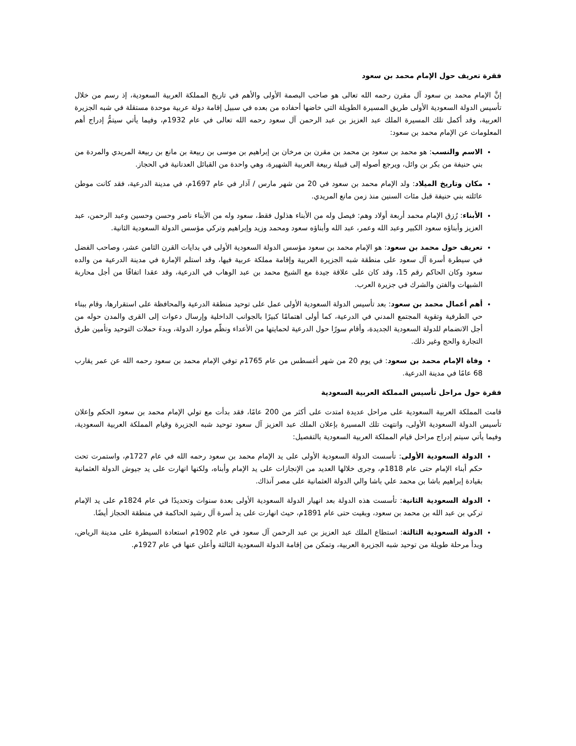فقرة تعريف حول الإمام محمد بن سعود
إنَّ الإمام محمد بن سعود آل مقرن رحمه الله تعالى هو صاحب البصمة الأولى والأهم في تاريخ المملكة العربية السعودية، إذ رسم من خلال تأسيس الدولة السعودية الأولى طريق المسيرة الطويلة التي خاضها أحفاده من بعده في سبيل إقامة دولة عربية موحدة مستقلة في شبه الجزيرة العربية، وقد أكمل تلك المسيرة الملك عبد العزيز بن عبد الرحمن آل سعود رحمه الله تعالى في عام 1932م، وفيما يأتي سيتمُّ إدراج أهم المعلومات عن الإمام محمد بن سعود:
الاسم والنسب: هو محمد بن سعود بن محمد بن مقرن بن مرخان بن إبراهيم بن موسى بن ربيعة بن مانع بن ربيعة المريدي والمردة من بني حنيفة من بكر بن وائل، ويرجع أصوله إلى قبيلة ربيعة العربية الشهيرة، وهي واحدة من القبائل العدنانية في الحجاز.
مكان وتاريخ الميلاد: ولد الإمام محمد بن سعود في 20 من شهر مارس / آذار في عام 1697م، في مدينة الدرعية، فقد كانت موطن عائلته بني حنيفة قبل مئات السنين منذ زمن مانع المريدي.
الأبناء: رُزق الإمام محمد أربعة أولاد وهم: فيصل وله من الأبناء هذلول فقط، سعود وله من الأبناء ناصر وحسن وحسين وعبد الرحمن، عبد العزيز وأبناؤه سعود الكبير وعبد الله وعمر، عبد الله وأبناؤه سعود ومحمد وزيد وإبراهيم وتركي مؤسس الدولة السعودية الثانية.
تعريف حول محمد بن سعود: هو الإمام محمد بن سعود مؤسس الدولة السعودية الأولى في بدايات القرن الثامن عشر، وصاحب الفضل في سيطرة أسرة آل سعود على منطقة شبه الجزيرة العربية وإقامة مملكة عربية فيها، وقد استلم الإمارة في مدينة الدرعية من والده سعود وكان الحاكم رقم 15، وقد كان على علاقة جيدة مع الشيخ محمد بن عبد الوهاب في الدرعية، وقد عقدا اتفاقًا من أجل محاربة الشبهات والفتن والشرك في جزيرة العرب.
أهم أعمال محمد بن سعود: بعد تأسيس الدولة السعودية الأولى عمل على توحيد منطقة الدرعية والمحافظة على استقرارها، وقام ببناء حي الطرفية وتقوية المجتمع المدني في الدرعية، كما أولى اهتمامًا كبيرًا بالجوانب الداخلية وإرسال دعوات إلى القرى والمدن حوله من أجل الانضمام للدولة السعودية الجديدة، وأقام سورًا حول الدرعية لحمايتها من الأعداء ونظّم موارد الدولة، وبدءَ حملات التوحيد وتأمين طرق التجارة والحج وغير ذلك.
وفاة الإمام محمد بن سعود: في يوم 20 من شهر أغسطس من عام 1765م توفي الإمام محمد بن سعود رحمه الله عن عمر يقارب 68 عامًا في مدينة الدرعية.
فقرة حول مراحل تأسيس المملكة العربية السعودية
قامت المملكة العربية السعودية على مراحل عديدة امتدت على أكثر من 200 عامًا، فقد بدأت مع تولي الإمام محمد بن سعود الحكم وإعلان تأسيس الدولة السعودية الأولى، وانتهت تلك المسيرة بإعلان الملك عبد العزيز آل سعود توحيد شبه الجزيرة وقيام المملكة العربية السعودية، وفيما يأتي سيتم إدراج مراحل قيام المملكة العربية السعودية بالتفصيل:
الدولة السعودية الأولى: تأسست الدولة السعودية الأولى على يد الإمام محمد بن سعود رحمه الله في عام 1727م، واستمرت تحت حكم أبناء الإمام حتى عام 1818م، وجرى خلالها العديد من الإنجازات على يد الإمام وأبناه، ولكنها انهارت على يد جيوش الدولة العثمانية بقيادة إبراهيم باشا بن محمد علي باشا والي الدولة العثمانية على مصر آنذاك.
الدولة السعودية الثانية: تأسست هذه الدولة بعد انهيار الدولة السعودية الأولى بعدة سنوات وتحديدًا في عام 1824م على يد الإمام تركي بن عبد الله بن محمد بن سعود، وبقيت حتى عام 1891م، حيث انهارت على يد أسرة آل رشيد الحاكمة في منطقة الحجاز أيضًا.
الدولة السعودية الثالثة: استطاع الملك عبد العزيز بن عبد الرحمن آل سعود في عام 1902م استعادة السيطرة على مدينة الرياض، وبدأ مرحلة طويلة من توحيد شبه الجزيرة العربية، وتمكن من إقامة الدولة السعودية الثالثة وأعلن عنها في عام 1927م.